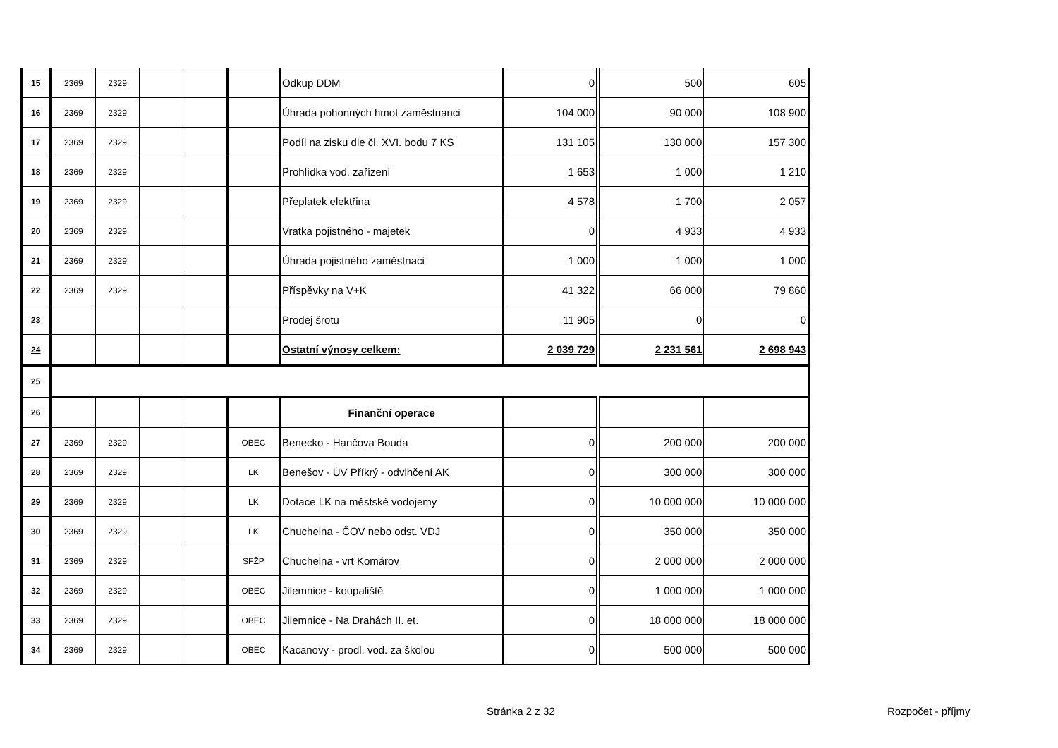| 15 | 2369 | 2329 | | | | Odkup DDM | 0 | 500 | 605 |
| 16 | 2369 | 2329 | | | | Úhrada pohonných hmot zaměstnanci | 104 000 | 90 000 | 108 900 |
| 17 | 2369 | 2329 | | | | Podíl na zisku dle čl. XVI. bodu 7 KS | 131 105 | 130 000 | 157 300 |
| 18 | 2369 | 2329 | | | | Prohlídka vod. zařízení | 1 653 | 1 000 | 1 210 |
| 19 | 2369 | 2329 | | | | Přeplatek elektřina | 4 578 | 1 700 | 2 057 |
| 20 | 2369 | 2329 | | | | Vratka pojistného - majetek | 0 | 4 933 | 4 933 |
| 21 | 2369 | 2329 | | | | Úhrada pojistného zaměstnaci | 1 000 | 1 000 | 1 000 |
| 22 | 2369 | 2329 | | | | Příspěvky na V+K | 41 322 | 66 000 | 79 860 |
| 23 | | | | | | Prodej šrotu | 11 905 | 0 | 0 |
| 24 | | | | | | Ostatní výnosy celkem: | 2 039 729 | 2 231 561 | 2 698 943 |
| 25 | | | | | | | | | |
| 26 | | | | | | Finanční operace | | | |
| 27 | 2369 | 2329 | | | OBEC | Benecko - Hančova Bouda | 0 | 200 000 | 200 000 |
| 28 | 2369 | 2329 | | | LK | Benešov - ÚV Příkrý - odvlhčení AK | 0 | 300 000 | 300 000 |
| 29 | 2369 | 2329 | | | LK | Dotace LK na městské vodojemy | 0 | 10 000 000 | 10 000 000 |
| 30 | 2369 | 2329 | | | LK | Chuchelna - ČOV nebo odst. VDJ | 0 | 350 000 | 350 000 |
| 31 | 2369 | 2329 | | | SFŽP | Chuchelna - vrt Komárov | 0 | 2 000 000 | 2 000 000 |
| 32 | 2369 | 2329 | | | OBEC | Jilemnice - koupaliště | 0 | 1 000 000 | 1 000 000 |
| 33 | 2369 | 2329 | | | OBEC | Jilemnice - Na Drahách II. et. | 0 | 18 000 000 | 18 000 000 |
| 34 | 2369 | 2329 | | | OBEC | Kacanovy - prodl. vod. za školou | 0 | 500 000 | 500 000 |
Stránka 2 z 32 Rozpočet - příjmy